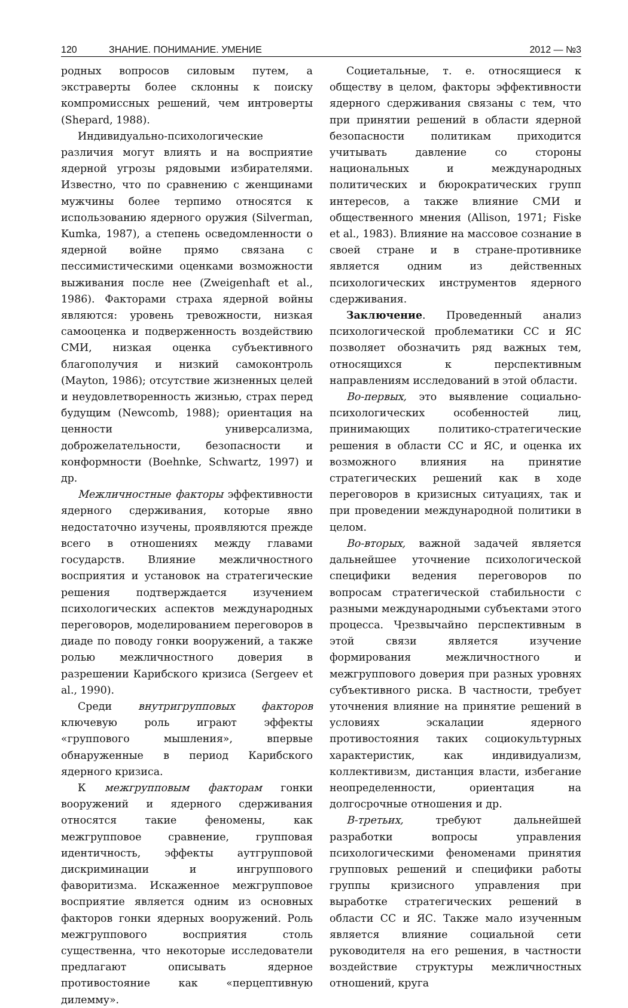120 ЗНАНИЕ. ПОНИМАНИЕ. УМЕНИЕ 2012 — №3
родных вопросов силовым путем, а экстраверты более склонны к поиску компромиссных решений, чем интроверты (Shepard, 1988).
Индивидуально-психологические различия могут влиять и на восприятие ядерной угрозы рядовыми избирателями. Известно, что по сравнению с женщинами мужчины более терпимо относятся к использованию ядерного оружия (Silverman, Kumka, 1987), а степень осведомленности о ядерной войне прямо связана с пессимистическими оценками возможности выживания после нее (Zweigenhaft et al., 1986). Факторами страха ядерной войны являются: уровень тревожности, низкая самооценка и подверженность воздействию СМИ, низкая оценка субъективного благополучия и низкий самоконтроль (Mayton, 1986); отсутствие жизненных целей и неудовлетворенность жизнью, страх перед будущим (Newcomb, 1988); ориентация на ценности универсализма, доброжелательности, безопасности и конформности (Boehnke, Schwartz, 1997) и др.
Межличностные факторы эффективности ядерного сдерживания, которые явно недостаточно изучены, проявляются прежде всего в отношениях между главами государств. Влияние межличностного восприятия и установок на стратегические решения подтверждается изучением психологических аспектов международных переговоров, моделированием переговоров в диаде по поводу гонки вооружений, а также ролью межличностного доверия в разрешении Карибского кризиса (Sergeev et al., 1990).
Среди внутригрупповых факторов ключевую роль играют эффекты «группового мышления», впервые обнаруженные в период Карибского ядерного кризиса.
К межгрупповым факторам гонки вооружений и ядерного сдерживания относятся такие феномены, как межгрупповое сравнение, групповая идентичность, эффекты аутгрупповой дискриминации и ингруппового фаворитизма. Искаженное межгрупповое восприятие является одним из основных факторов гонки ядерных вооружений. Роль межгруппового восприятия столь существенна, что некоторые исследователи предлагают описывать ядерное противостояние как «перцептивную дилемму».
Социетальные, т. е. относящиеся к обществу в целом, факторы эффективности ядерного сдерживания связаны с тем, что при принятии решений в области ядерной безопасности политикам приходится учитывать давление со стороны национальных и международных политических и бюрократических групп интересов, а также влияние СМИ и общественного мнения (Allison, 1971; Fiske et al., 1983). Влияние на массовое сознание в своей стране и в стране-противнике является одним из действенных психологических инструментов ядерного сдерживания.
Заключение. Проведенный анализ психологической проблематики СС и ЯС позволяет обозначить ряд важных тем, относящихся к перспективным направлениям исследований в этой области.
Во-первых, это выявление социально-психологических особенностей лиц, принимающих политико-стратегические решения в области СС и ЯС, и оценка их возможного влияния на принятие стратегических решений как в ходе переговоров в кризисных ситуациях, так и при проведении международной политики в целом.
Во-вторых, важной задачей является дальнейшее уточнение психологической специфики ведения переговоров по вопросам стратегической стабильности с разными международными субъектами этого процесса. Чрезвычайно перспективным в этой связи является изучение формирования межличностного и межгруппового доверия при разных уровнях субъективного риска. В частности, требует уточнения влияние на принятие решений в условиях эскалации ядерного противостояния таких социокультурных характеристик, как индивидуализм, коллективизм, дистанция власти, избегание неопределенности, ориентация на долгосрочные отношения и др.
В-третьих, требуют дальнейшей разработки вопросы управления психологическими феноменами принятия групповых решений и специфики работы группы кризисного управления при выработке стратегических решений в области СС и ЯС. Также мало изученным является влияние социальной сети руководителя на его решения, в частности воздействие структуры межличностных отношений, круга